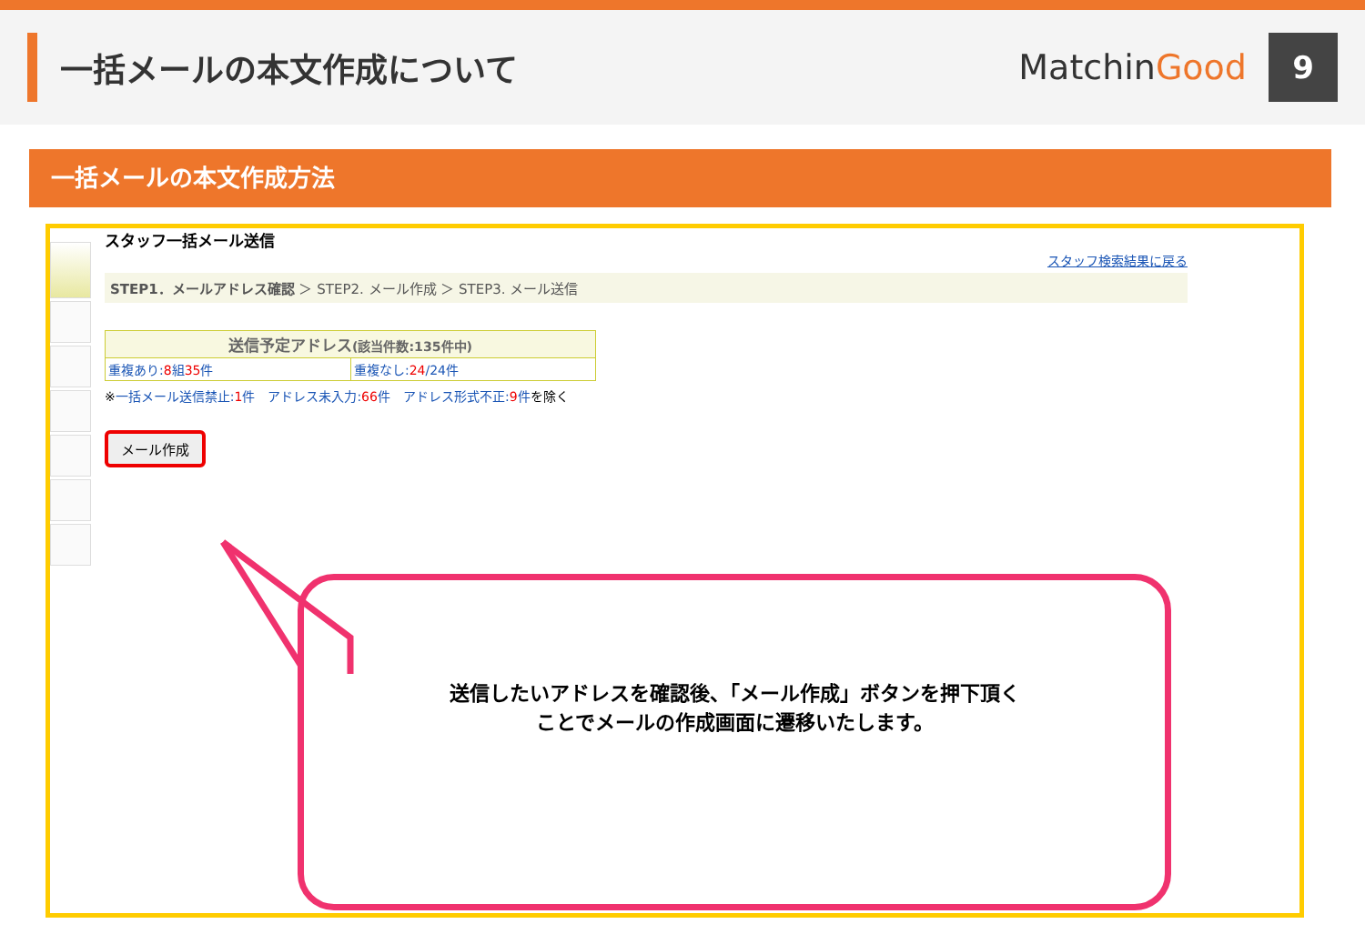一括メールの本文作成について MatchinGood
9
一括メールの本文作成方法
スタッフ一括メール送信
スタッフ検索結果に戻る
STEP1．メールアドレス確認 ＞ STEP2. メール作成 ＞ STEP3. メール送信
| 送信予定アドレス (該当件数:135件中) | |
| --- | --- |
| 重複あり: 8 組 35 件 | 重複なし: 24 /24件 |
※一括メール送信禁止:1件　アドレス未入力:66件　アドレス形式不正:9件を除く
メール作成
送信したいアドレスを確認後、「メール作成」ボタンを押下頂く
ことでメールの作成画面に遷移いたします。